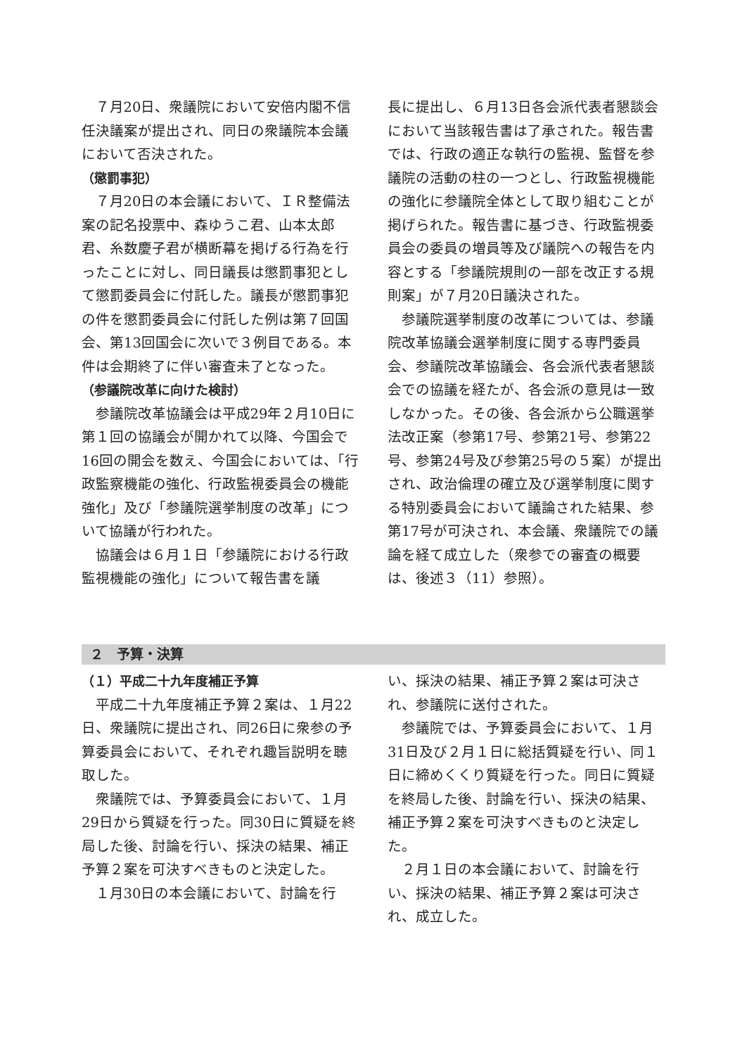７月20日、衆議院において安倍内閣不信任決議案が提出され、同日の衆議院本会議において否決された。
（懲罰事犯）
７月20日の本会議において、ＩＲ整備法案の記名投票中、森ゆうこ君、山本太郎君、糸数慶子君が横断幕を掲げる行為を行ったことに対し、同日議長は懲罰事犯として懲罰委員会に付託した。議長が懲罰事犯の件を懲罰委員会に付託した例は第７回国会、第13回国会に次いで３例目である。本件は会期終了に伴い審査未了となった。
（参議院改革に向けた検討）
参議院改革協議会は平成29年２月10日に第１回の協議会が開かれて以降、今国会で16回の開会を数え、今国会においては、「行政監察機能の強化、行政監視委員会の機能強化」及び「参議院選挙制度の改革」について協議が行われた。
協議会は６月１日「参議院における行政監視機能の強化」について報告書を議
長に提出し、６月13日各会派代表者懇談会において当該報告書は了承された。報告書では、行政の適正な執行の監視、監督を参議院の活動の柱の一つとし、行政監視機能の強化に参議院全体として取り組むことが掲げられた。報告書に基づき、行政監視委員会の委員の増員等及び議院への報告を内容とする「参議院規則の一部を改正する規則案」が７月20日議決された。
参議院選挙制度の改革については、参議院改革協議会選挙制度に関する専門委員会、参議院改革協議会、各会派代表者懇談会での協議を経たが、各会派の意見は一致しなかった。その後、各会派から公職選挙法改正案（参第17号、参第21号、参第22号、参第24号及び参第25号の５案）が提出され、政治倫理の確立及び選挙制度に関する特別委員会において議論された結果、参第17号が可決され、本会議、衆議院での議論を経て成立した（衆参での審査の概要は、後述３（11）参照）。
２　予算・決算
（１）平成二十九年度補正予算
平成二十九年度補正予算２案は、１月22日、衆議院に提出され、同26日に衆参の予算委員会において、それぞれ趣旨説明を聴取した。
衆議院では、予算委員会において、１月29日から質疑を行った。同30日に質疑を終局した後、討論を行い、採決の結果、補正予算２案を可決すべきものと決定した。
１月30日の本会議において、討論を行
い、採決の結果、補正予算２案は可決され、参議院に送付された。
参議院では、予算委員会において、１月31日及び２月１日に総括質疑を行い、同１日に締めくくり質疑を行った。同日に質疑を終局した後、討論を行い、採決の結果、補正予算２案を可決すべきものと決定した。
２月１日の本会議において、討論を行い、採決の結果、補正予算２案は可決され、成立した。